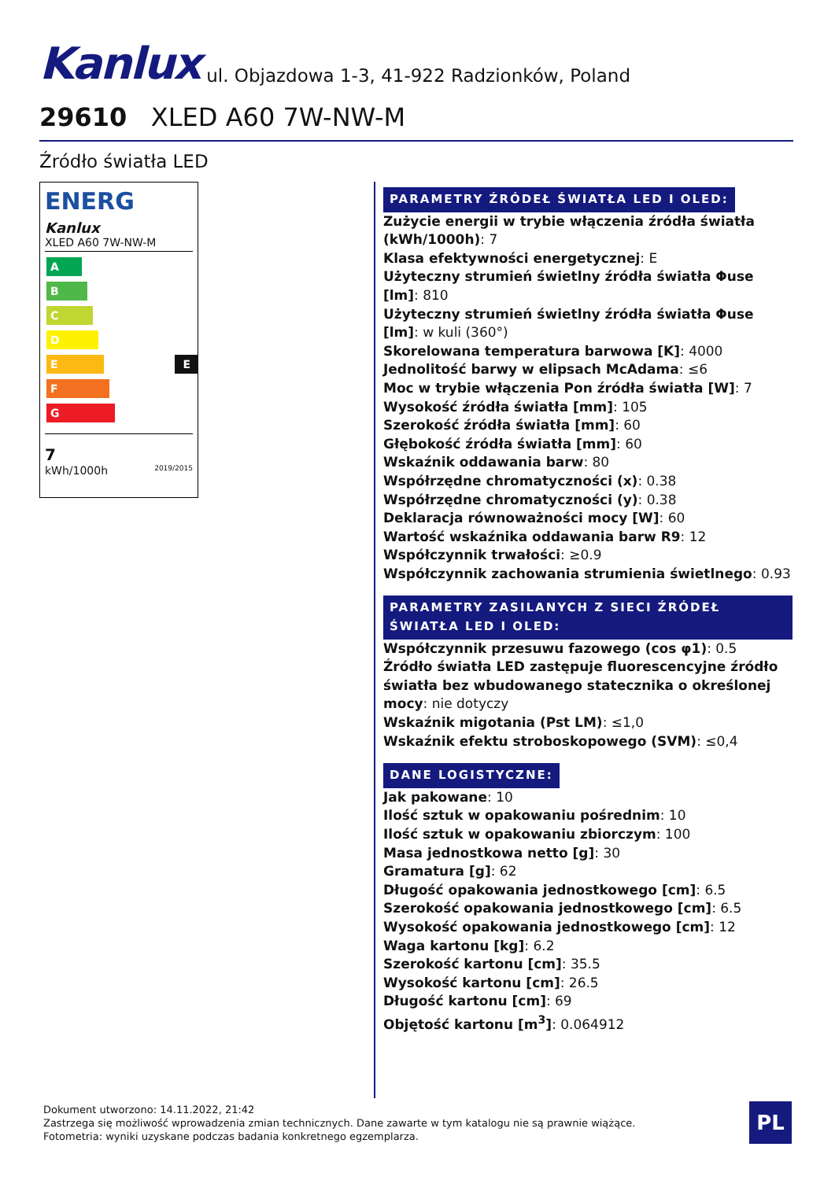Kanlux ul. Objazdowa 1-3, 41-922 Radzionków, Poland
29610 XLED A60 7W-NW-M
Źródło światła LED
ENERG
Kanlux
XLED A60 7W-NW-M
A
B
C
D
E E
F
G
7
kWh/1000h 2019/2015
PARAMETRY ŹRÓDEŁ ŚWIATŁA LED I OLED:
Zużycie energii w trybie włączenia źródła światła (kWh/1000h): 7
Klasa efektywności energetycznej: E
Użyteczny strumień świetlny źródła światła Φuse [lm]: 810
Użyteczny strumień świetlny źródła światła Φuse [lm]: w kuli (360°)
Skorelowana temperatura barwowa [K]: 4000
Jednolitość barwy w elipsach McAdama: ≤6
Moc w trybie włączenia Pon źródła światła [W]: 7
Wysokość źródła światła [mm]: 105
Szerokość źródła światła [mm]: 60
Głębokość źródła światła [mm]: 60
Wskaźnik oddawania barw: 80
Współrzędne chromatyczności (x): 0.38
Współrzędne chromatyczności (y): 0.38
Deklaracja równoważności mocy [W]: 60
Wartość wskaźnika oddawania barw R9: 12
Współczynnik trwałości: ≥0.9
Współczynnik zachowania strumienia świetlnego: 0.93
PARAMETRY ZASILANYCH Z SIECI ŹRÓDEŁ ŚWIATŁA LED I OLED:
Współczynnik przesuwu fazowego (cos φ1): 0.5
Źródło światła LED zastępuje fluorescencyjne źródło światła bez wbudowanego statecznika o określonej mocy: nie dotyczy
Wskaźnik migotania (Pst LM): ≤1,0
Wskaźnik efektu stroboskopowego (SVM): ≤0,4
DANE LOGISTYCZNE:
Jak pakowane: 10
Ilość sztuk w opakowaniu pośrednim: 10
Ilość sztuk w opakowaniu zbiorczym: 100
Masa jednostkowa netto [g]: 30
Gramatura [g]: 62
Długość opakowania jednostkowego [cm]: 6.5
Szerokość opakowania jednostkowego [cm]: 6.5
Wysokość opakowania jednostkowego [cm]: 12
Waga kartonu [kg]: 6.2
Szerokość kartonu [cm]: 35.5
Wysokość kartonu [cm]: 26.5
Długość kartonu [cm]: 69
Objętość kartonu [m<sup>3</sup>]: 0.064912
Dokument utworzono: 14.11.2022, 21:42
Zastrzega się możliwość wprowadzenia zmian technicznych. Dane zawarte w tym katalogu nie są prawnie wiążące.
Fotometria: wyniki uzyskane podczas badania konkretnego egzemplarza.
PL